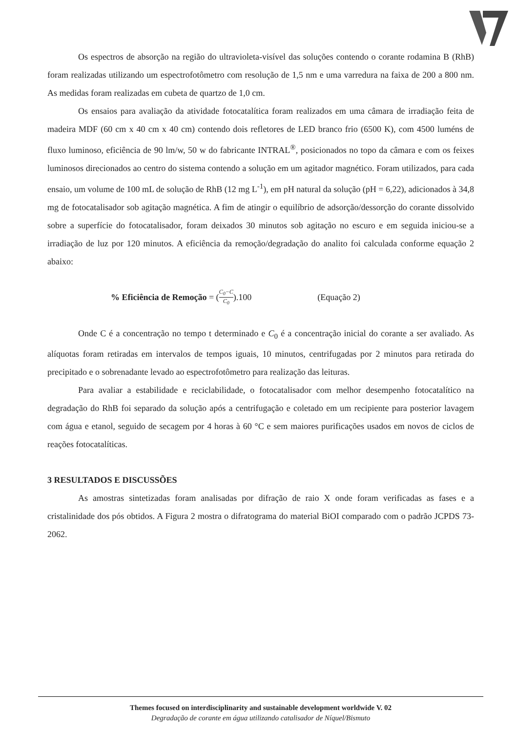Os espectros de absorção na região do ultravioleta-visível das soluções contendo o corante rodamina B (RhB) foram realizadas utilizando um espectrofotômetro com resolução de 1,5 nm e uma varredura na faixa de 200 a 800 nm. As medidas foram realizadas em cubeta de quartzo de 1,0 cm.
Os ensaios para avaliação da atividade fotocatalítica foram realizados em uma câmara de irradiação feita de madeira MDF (60 cm x 40 cm x 40 cm) contendo dois refletores de LED branco frio (6500 K), com 4500 luméns de fluxo luminoso, eficiência de 90 lm/w, 50 w do fabricante INTRAL<sup>®</sup>, posicionados no topo da câmara e com os feixes luminosos direcionados ao centro do sistema contendo a solução em um agitador magnético. Foram utilizados, para cada ensaio, um volume de 100 mL de solução de RhB (12 mg L<sup>-1</sup>), em pH natural da solução (pH = 6,22), adicionados à 34,8 mg de fotocatalisador sob agitação magnética. A fim de atingir o equilíbrio de adsorção/dessorção do corante dissolvido sobre a superfície do fotocatalisador, foram deixados 30 minutos sob agitação no escuro e em seguida iniciou-se a irradiação de luz por 120 minutos. A eficiência da remoção/degradação do analito foi calculada conforme equação 2 abaixo:
% Eficiência de Remoção = (C<sub>0</sub>−C C<sub>0</sub>).100 (Equação 2)
Onde C é a concentração no tempo t determinado e C<sub>0</sub> é a concentração inicial do corante a ser avaliado. As alíquotas foram retiradas em intervalos de tempos iguais, 10 minutos, centrifugadas por 2 minutos para retirada do precipitado e o sobrenadante levado ao espectrofotômetro para realização das leituras.
Para avaliar a estabilidade e reciclabilidade, o fotocatalisador com melhor desempenho fotocatalítico na degradação do RhB foi separado da solução após a centrifugação e coletado em um recipiente para posterior lavagem com água e etanol, seguido de secagem por 4 horas à 60 °C e sem maiores purificações usados em novos de ciclos de reações fotocatalíticas.
3 RESULTADOS E DISCUSSÕES
As amostras sintetizadas foram analisadas por difração de raio X onde foram verificadas as fases e a cristalinidade dos pós obtidos. A Figura 2 mostra o difratograma do material BiOI comparado com o padrão JCPDS 73-2062.
Themes focused on interdisciplinarity and sustainable development worldwide V. 02
Degradação de corante em água utilizando catalisador de Níquel/Bismuto